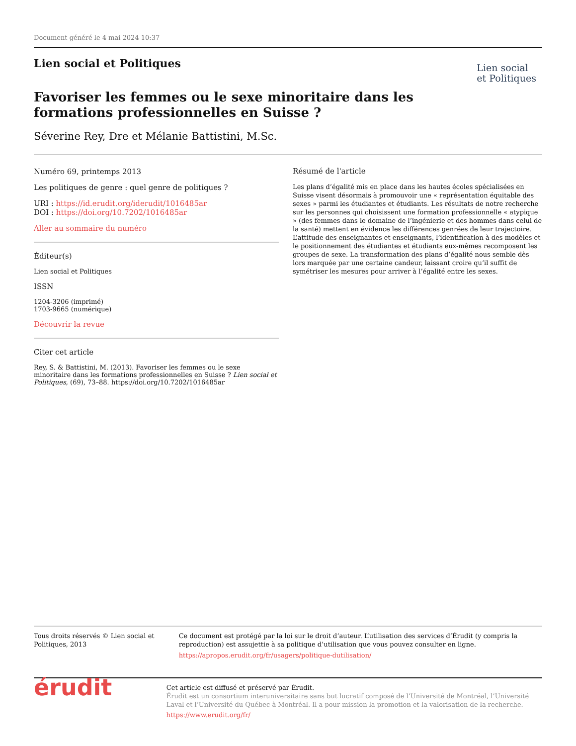Document généré le 4 mai 2024 10:37
Lien social et Politiques
Lien social
et Politiques
Favoriser les femmes ou le sexe minoritaire dans les
formations professionnelles en Suisse ?
Séverine Rey, Dre et Mélanie Battistini, M.Sc.
Numéro 69, printemps 2013
Les politiques de genre : quel genre de politiques ?
URI : https://id.erudit.org/iderudit/1016485ar
DOI : https://doi.org/10.7202/1016485ar
Aller au sommaire du numéro
Éditeur(s)
Lien social et Politiques
ISSN
1204-3206 (imprimé)
1703-9665 (numérique)
Découvrir la revue
Citer cet article
Rey, S. & Battistini, M. (2013). Favoriser les femmes ou le sexe minoritaire dans les formations professionnelles en Suisse ? Lien social et Politiques, (69), 73–88. https://doi.org/10.7202/1016485ar
Résumé de l'article
Les plans d’égalité mis en place dans les hautes écoles spécialisées en Suisse visent désormais à promouvoir une « représentation équitable des sexes » parmi les étudiantes et étudiants. Les résultats de notre recherche sur les personnes qui choisissent une formation professionnelle « atypique » (des femmes dans le domaine de l’ingénierie et des hommes dans celui de la santé) mettent en évidence les différences genrées de leur trajectoire. L’attitude des enseignantes et enseignants, l’identification à des modèles et le positionnement des étudiantes et étudiants eux-mêmes recomposent les groupes de sexe. La transformation des plans d’égalité nous semble dès lors marquée par une certaine candeur, laissant croire qu’il suffit de symétriser les mesures pour arriver à l’égalité entre les sexes.
Tous droits réservés © Lien social et Politiques, 2013 Ce document est protégé par la loi sur le droit d’auteur. L’utilisation des services d’Érudit (y compris la reproduction) est assujettie à sa politique d’utilisation que vous pouvez consulter en ligne.
https://apropos.erudit.org/fr/usagers/politique-dutilisation/
érudit
Cet article est diffusé et préservé par Érudit.
Érudit est un consortium interuniversitaire sans but lucratif composé de l’Université de Montréal, l’Université Laval et l’Université du Québec à Montréal. Il a pour mission la promotion et la valorisation de la recherche.
https://www.erudit.org/fr/